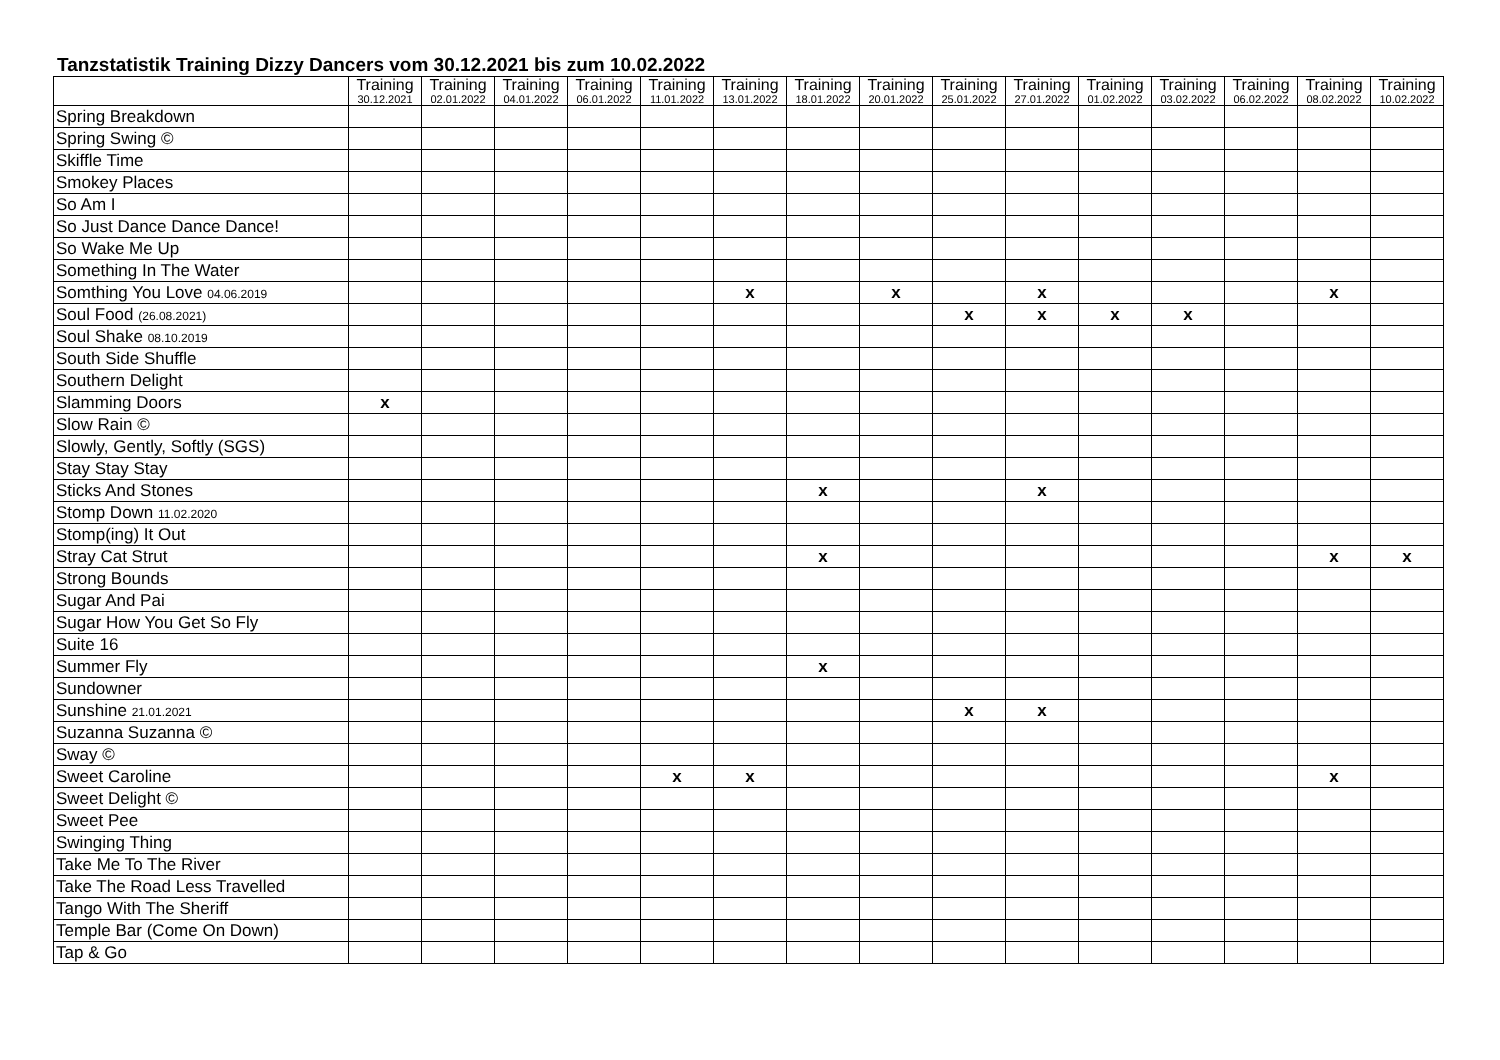Tanzstatistik Training Dizzy Dancers vom 30.12.2021 bis zum 10.02.2022
| | Training 30.12.2021 | Training 02.01.2022 | Training 04.01.2022 | Training 06.01.2022 | Training 11.01.2022 | Training 13.01.2022 | Training 18.01.2022 | Training 20.01.2022 | Training 25.01.2022 | Training 27.01.2022 | Training 01.02.2022 | Training 03.02.2022 | Training 06.02.2022 | Training 08.02.2022 | Training 10.02.2022 |
| --- | --- | --- | --- | --- | --- | --- | --- | --- | --- | --- | --- | --- | --- | --- | --- |
| Spring Breakdown | | | | | | | | | | | | | | | |
| Spring Swing © | | | | | | | | | | | | | | | |
| Skiffle Time | | | | | | | | | | | | | | | |
| Smokey Places | | | | | | | | | | | | | | | |
| So Am I | | | | | | | | | | | | | | | |
| So Just Dance Dance Dance! | | | | | | | | | | | | | | | |
| So Wake Me Up | | | | | | | | | | | | | | | |
| Something In The Water | | | | | | | | | | | | | | | |
| Somthing You Love 04.06.2019 | | | | | | x | | x | | x | | | | x | |
| Soul Food (26.08.2021) | | | | | | | | | x | x | x | x | | | |
| Soul Shake 08.10.2019 | | | | | | | | | | | | | | | |
| South Side Shuffle | | | | | | | | | | | | | | | |
| Southern Delight | | | | | | | | | | | | | | | |
| Slamming Doors | x | | | | | | | | | | | | | | |
| Slow Rain © | | | | | | | | | | | | | | | |
| Slowly, Gently, Softly (SGS) | | | | | | | | | | | | | | | |
| Stay Stay Stay | | | | | | | | | | | | | | | |
| Sticks And Stones | | | | | | | x | | | x | | | | | |
| Stomp Down 11.02.2020 | | | | | | | | | | | | | | | |
| Stomp(ing) It Out | | | | | | | | | | | | | | | |
| Stray Cat Strut | | | | | | | x | | | | | | | x | x |
| Strong Bounds | | | | | | | | | | | | | | | |
| Sugar And Pai | | | | | | | | | | | | | | | |
| Sugar How You Get So Fly | | | | | | | | | | | | | | | |
| Suite 16 | | | | | | | | | | | | | | | |
| Summer Fly | | | | | | | x | | | | | | | | |
| Sundowner | | | | | | | | | | | | | | | |
| Sunshine 21.01.2021 | | | | | | | | | x | x | | | | | |
| Suzanna Suzanna © | | | | | | | | | | | | | | | |
| Sway © | | | | | | | | | | | | | | | |
| Sweet Caroline | | | | | x | x | | | | | | | | x | |
| Sweet Delight © | | | | | | | | | | | | | | | |
| Sweet Pee | | | | | | | | | | | | | | | |
| Swinging Thing | | | | | | | | | | | | | | | |
| Take Me To The River | | | | | | | | | | | | | | | |
| Take The Road Less Travelled | | | | | | | | | | | | | | | |
| Tango With The Sheriff | | | | | | | | | | | | | | | |
| Temple Bar (Come On Down) | | | | | | | | | | | | | | | |
| Tap & Go | | | | | | | | | | | | | | | |